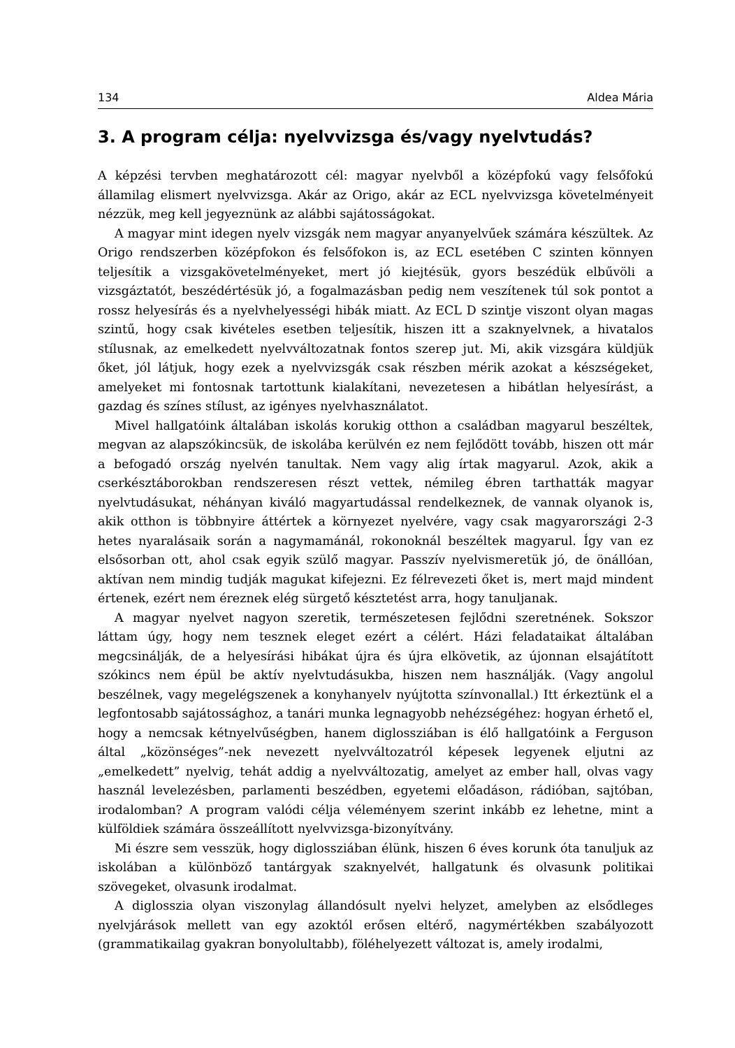134 Aldea Mária
3. A program célja: nyelvvizsga és/vagy nyelvtudás?
A képzési tervben meghatározott cél: magyar nyelvből a középfokú vagy felsőfokú államilag elismert nyelvvizsga. Akár az Origo, akár az ECL nyelvvizsga követelményeit nézzük, meg kell jegyeznünk az alábbi sajátosságokat.
A magyar mint idegen nyelv vizsgák nem magyar anyanyelvűek számára készültek. Az Origo rendszerben középfokon és felsőfokon is, az ECL esetében C szinten könnyen teljesítik a vizsgakövetelményeket, mert jó kiejtésük, gyors beszédük elbűvöli a vizsgáztatót, beszédértésük jó, a fogalmazásban pedig nem veszítenek túl sok pontot a rossz helyesírás és a nyelvhelyességi hibák miatt. Az ECL D szintje viszont olyan magas szintű, hogy csak kivételes esetben teljesítik, hiszen itt a szaknyelvnek, a hivatalos stílusnak, az emelkedett nyelvváltozatnak fontos szerep jut. Mi, akik vizsgára küldjük őket, jól látjuk, hogy ezek a nyelvvizsgák csak részben mérik azokat a készségeket, amelyeket mi fontosnak tartottunk kialakítani, nevezetesen a hibátlan helyesírást, a gazdag és színes stílust, az igényes nyelvhasználatot.
Mivel hallgatóink általában iskolás korukig otthon a családban magyarul beszéltek, megvan az alapszókincsük, de iskolába kerülvén ez nem fejlődött tovább, hiszen ott már a befogadó ország nyelvén tanultak. Nem vagy alig írtak magyarul. Azok, akik a cserkésztáborokban rendszeresen részt vettek, némileg ébren tarthatták magyar nyelvtudásukat, néhányan kiváló magyartudással rendelkeznek, de vannak olyanok is, akik otthon is többnyire áttértek a környezet nyelvére, vagy csak magyarországi 2-3 hetes nyaralásaik során a nagymamánál, rokonoknál beszéltek magyarul. Így van ez elsősorban ott, ahol csak egyik szülő magyar. Passzív nyelvismeretük jó, de önállóan, aktívan nem mindig tudják magukat kifejezni. Ez félrevezeti őket is, mert majd mindent értenek, ezért nem éreznek elég sürgető késztetést arra, hogy tanuljanak.
A magyar nyelvet nagyon szeretik, természetesen fejlődni szeretnének. Sokszor láttam úgy, hogy nem tesznek eleget ezért a célért. Házi feladataikat általában megcsinálják, de a helyesírási hibákat újra és újra elkövetik, az újonnan elsajátított szókincs nem épül be aktív nyelvtudásukba, hiszen nem használják. (Vagy angolul beszélnek, vagy megelégszenek a konyhanyelv nyújtotta színvonallal.) Itt érkeztünk el a legfontosabb sajátossághoz, a tanári munka legnagyobb nehézségéhez: hogyan érhető el, hogy a nemcsak kétnyelvűségben, hanem diglossziában is élő hallgatóink a Ferguson által „közönséges”-nek nevezett nyelvváltozatról képesek legyenek eljutni az „emelkedett” nyelvig, tehát addig a nyelvváltozatig, amelyet az ember hall, olvas vagy használ levelezésben, parlamenti beszédben, egyetemi előadáson, rádióban, sajtóban, irodalomban? A program valódi célja véleményem szerint inkább ez lehetne, mint a külföldiek számára összeállított nyelvvizsga-bizonyítvány.
Mi észre sem vesszük, hogy diglossziában élünk, hiszen 6 éves korunk óta tanuljuk az iskolában a különböző tantárgyak szaknyelvét, hallgatunk és olvasunk politikai szövegeket, olvasunk irodalmat.
A diglosszia olyan viszonylag állandósult nyelvi helyzet, amelyben az elsődleges nyelvjárások mellett van egy azoktól erősen eltérő, nagymértékben szabályozott (grammatikailag gyakran bonyolultabb), föléhelyezett változat is, amely irodalmi,